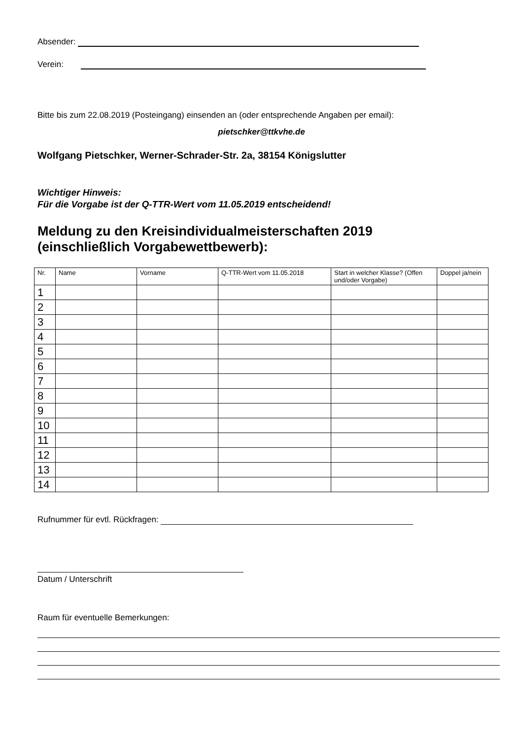Absender:
Verein:
Bitte bis zum 22.08.2019 (Posteingang) einsenden an (oder entsprechende Angaben per email):
pietschker@ttkvhe.de
Wolfgang Pietschker, Werner-Schrader-Str. 2a, 38154 Königslutter
Wichtiger Hinweis:
Für die Vorgabe ist der Q-TTR-Wert vom 11.05.2019 entscheidend!
Meldung zu den Kreisindividualmeisterschaften 2019
(einschließlich Vorgabewettbewerb):
| Nr. | Name | Vorname | Q-TTR-Wert vom 11.05.2018 | Start in welcher Klasse? (Offen und/oder Vorgabe) | Doppel ja/nein |
| --- | --- | --- | --- | --- | --- |
| 1 | | | | | |
| 2 | | | | | |
| 3 | | | | | |
| 4 | | | | | |
| 5 | | | | | |
| 6 | | | | | |
| 7 | | | | | |
| 8 | | | | | |
| 9 | | | | | |
| 10 | | | | | |
| 11 | | | | | |
| 12 | | | | | |
| 13 | | | | | |
| 14 | | | | | |
Rufnummer für evtl. Rückfragen:
Datum / Unterschrift
Raum für eventuelle Bemerkungen: